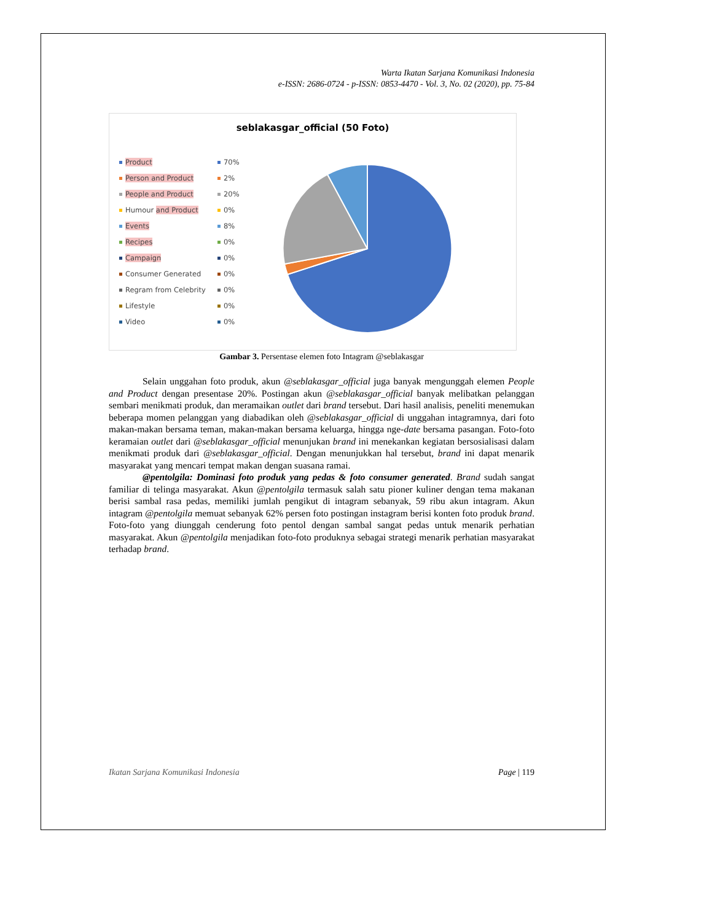Warta Ikatan Sarjana Komunikasi Indonesia
e-ISSN: 2686-0724 - p-ISSN: 0853-4470 - Vol. 3, No. 02 (2020), pp. 75-84
seblakasgar_official (50 Foto)
Product 70%
Person and Product 2%
People and Product 20%
Humour and Product 0%
Events 8%
Recipes 0%
Campaign 0%
Consumer Generated 0%
Regram from Celebrity 0%
Lifestyle 0%
Video 0%
Gambar 3. Persentase elemen foto Intagram @seblakasgar
Selain unggahan foto produk, akun @seblakasgar_official juga banyak mengunggah elemen People and Product dengan presentase 20%. Postingan akun @seblakasgar_official banyak melibatkan pelanggan sembari menikmati produk, dan meramaikan outlet dari brand tersebut. Dari hasil analisis, peneliti menemukan beberapa momen pelanggan yang diabadikan oleh @seblakasgar_official di unggahan intagramnya, dari foto makan-makan bersama teman, makan-makan bersama keluarga, hingga nge-date bersama pasangan. Foto-foto keramaian outlet dari @seblakasgar_official menunjukan brand ini menekankan kegiatan bersosialisasi dalam menikmati produk dari @seblakasgar_official. Dengan menunjukkan hal tersebut, brand ini dapat menarik masyarakat yang mencari tempat makan dengan suasana ramai.
@pentolgila: Dominasi foto produk yang pedas & foto consumer generated. Brand sudah sangat familiar di telinga masyarakat. Akun @pentolgila termasuk salah satu pioner kuliner dengan tema makanan berisi sambal rasa pedas, memiliki jumlah pengikut di intagram sebanyak, 59 ribu akun intagram. Akun intagram @pentolgila memuat sebanyak 62% persen foto postingan instagram berisi konten foto produk brand. Foto-foto yang diunggah cenderung foto pentol dengan sambal sangat pedas untuk menarik perhatian masyarakat. Akun @pentolgila menjadikan foto-foto produknya sebagai strategi menarik perhatian masyarakat terhadap brand.
Ikatan Sarjana Komunikasi Indonesia Page | 119